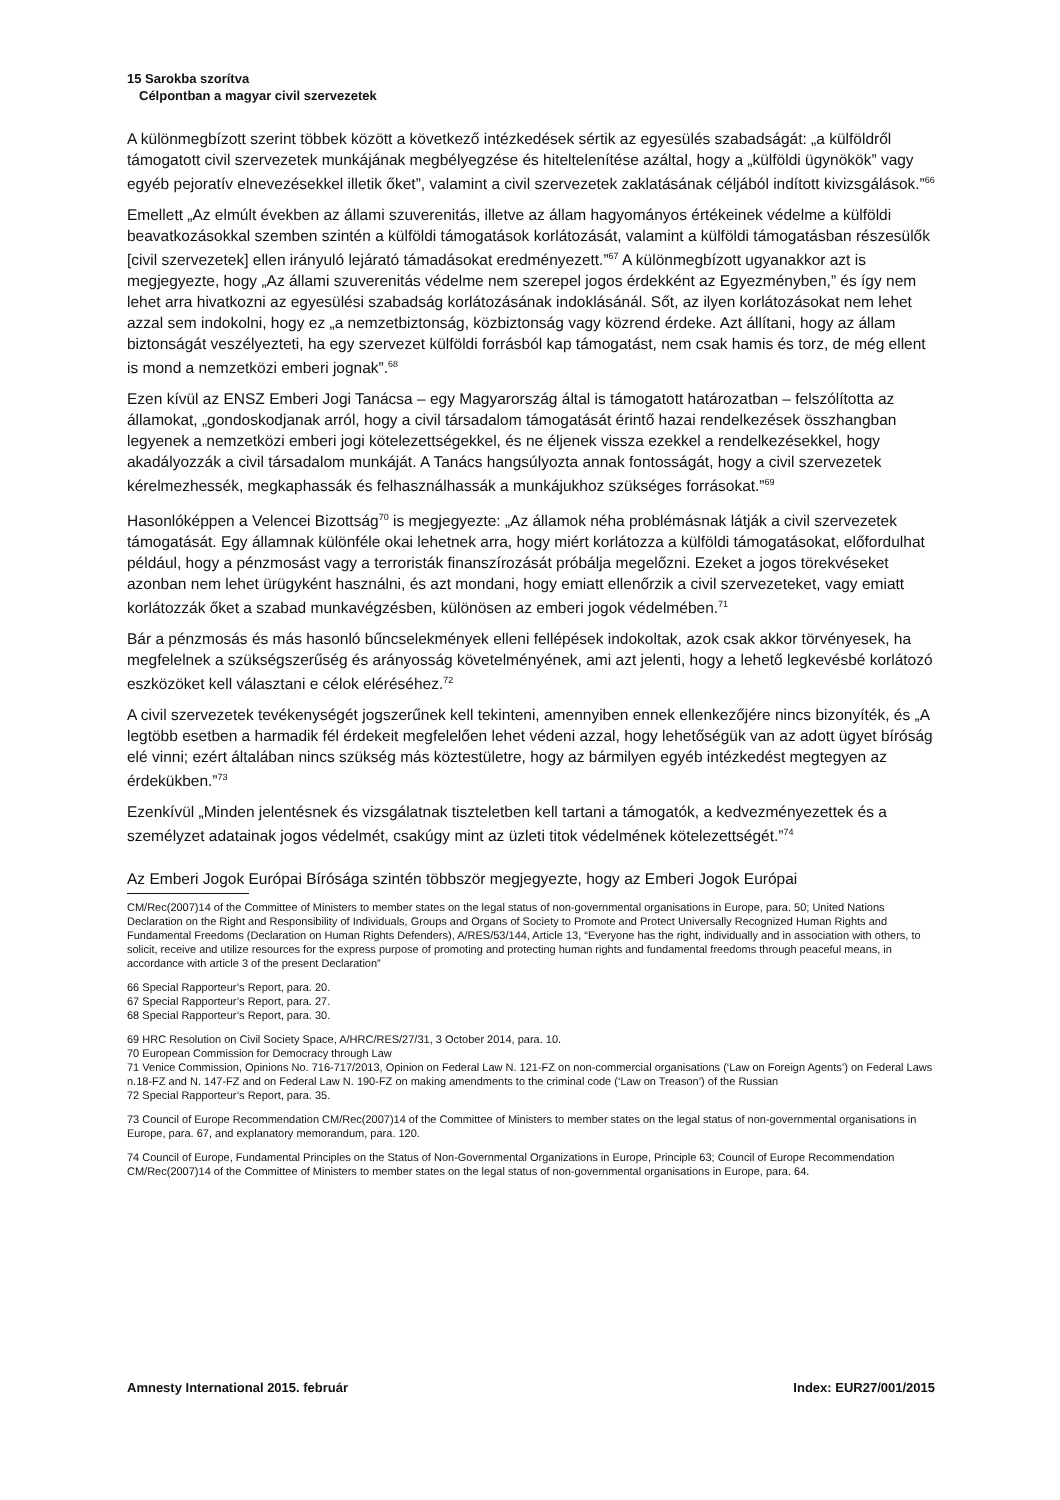15 Sarokba szorítva
Célpontban a magyar civil szervezetek
A különmegbízott szerint többek között a következő intézkedések sértik az egyesülés szabadságát: „a külföldről támogatott civil szervezetek munkájának megbélyegzése és hiteltelenítése azáltal, hogy a „külföldi ügynökök” vagy egyéb pejoratív elnevezésekkel illetik őket”, valamint a civil szervezetek zaklatásának céljából indított kivizsgálások.”<sup>66</sup>
Emellett „Az elmúlt években az állami szuverenitás, illetve az állam hagyományos értékeinek védelme a külföldi beavatkozásokkal szemben szintén a külföldi támogatások korlátozását, valamint a külföldi támogatásban részesülők [civil szervezetek] ellen irányuló lejárató támadásokat eredményezett.”<sup>67</sup> A különmegbízott ugyanakkor azt is megjegyezte, hogy „Az állami szuverenitás védelme nem szerepel jogos érdekként az Egyezményben,” és így nem lehet arra hivatkozni az egyesülési szabadság korlátozásának indoklásánál. Sőt, az ilyen korlátozásokat nem lehet azzal sem indokolni, hogy ez „a nemzetbiztonság, közbiztonság vagy közrend érdeke. Azt állítani, hogy az állam biztonságát veszélyezteti, ha egy szervezet külföldi forrásból kap támogatást, nem csak hamis és torz, de még ellent is mond a nemzetközi emberi jognak”.<sup>68</sup>
Ezen kívül az ENSZ Emberi Jogi Tanácsa – egy Magyarország által is támogatott határozatban – felszólította az államokat, „gondoskodjanak arról, hogy a civil társadalom támogatását érintő hazai rendelkezések összhangban legyenek a nemzetközi emberi jogi kötelezettségekkel, és ne éljenek vissza ezekkel a rendelkezésekkel, hogy akadályozzák a civil társadalom munkáját. A Tanács hangsúlyozta annak fontosságát, hogy a civil szervezetek kérelmezhessék, megkaphassák és felhasználhassák a munkájukhoz szükséges forrásokat.”<sup>69</sup>
Hasonlóképpen a Velencei Bizottság<sup>70</sup> is megjegyezte: „Az államok néha problémásnak látják a civil szervezetek támogatását. Egy államnak különféle okai lehetnek arra, hogy miért korlátozza a külföldi támogatásokat, előfordulhat például, hogy a pénzmosást vagy a terroristák finanszírozását próbálja megelőzni. Ezeket a jogos törekvéseket azonban nem lehet ürügyként használni, és azt mondani, hogy emiatt ellenőrzik a civil szervezeteket, vagy emiatt korlátozzák őket a szabad munkavégzésben, különösen az emberi jogok védelmében.<sup>71</sup>
Bár a pénzmosás és más hasonló bűncselekmények elleni fellépések indokoltak, azok csak akkor törvényesek, ha megfelelnek a szükségszerűség és arányosság követelményének, ami azt jelenti, hogy a lehető legkevésbé korlátozó eszközöket kell választani e célok eléréséhez.<sup>72</sup>
A civil szervezetek tevékenységét jogszerűnek kell tekinteni, amennyiben ennek ellenkezőjére nincs bizonyíték, és „A legtöbb esetben a harmadik fél érdekeit megfelelően lehet védeni azzal, hogy lehetőségük van az adott ügyet bíróság elé vinni; ezért általában nincs szükség más köztestületre, hogy az bármilyen egyéb intézkedést megtegyen az érdekükben.”<sup>73</sup>
Ezenkívül „Minden jelentésnek és vizsgálatnak tiszteletben kell tartani a támogatók, a kedvezményezettek és a személyzet adatainak jogos védelmét, csakúgy mint az üzleti titok védelmének kötelezettségét.”<sup>74</sup>
Az Emberi Jogok Európai Bírósága szintén többször megjegyezte, hogy az Emberi Jogok Európai
CM/Rec(2007)14 of the Committee of Ministers to member states on the legal status of non-governmental organisations in Europe, para. 50; United Nations Declaration on the Right and Responsibility of Individuals, Groups and Organs of Society to Promote and Protect Universally Recognized Human Rights and Fundamental Freedoms (Declaration on Human Rights Defenders), A/RES/53/144, Article 13, “Everyone has the right, individually and in association with others, to solicit, receive and utilize resources for the express purpose of promoting and protecting human rights and fundamental freedoms through peaceful means, in accordance with article 3 of the present Declaration”
66 Special Rapporteur’s Report, para. 20.
67 Special Rapporteur’s Report, para. 27.
68 Special Rapporteur’s Report, para. 30.
69 HRC Resolution on Civil Society Space, A/HRC/RES/27/31, 3 October 2014, para. 10.
70 European Commission for Democracy through Law
71 Venice Commission, Opinions No. 716-717/2013, Opinion on Federal Law N. 121-FZ on non-commercial organisations (‘Law on Foreign Agents’) on Federal Laws n.18-FZ and N. 147-FZ and on Federal Law N. 190-FZ on making amendments to the criminal code (‘Law on Treason’) of the Russian
72 Special Rapporteur’s Report, para. 35.
73 Council of Europe Recommendation CM/Rec(2007)14 of the Committee of Ministers to member states on the legal status of non-governmental organisations in Europe, para. 67, and explanatory memorandum, para. 120.
74 Council of Europe, Fundamental Principles on the Status of Non-Governmental Organizations in Europe, Principle 63; Council of Europe Recommendation CM/Rec(2007)14 of the Committee of Ministers to member states on the legal status of non-governmental organisations in Europe, para. 64.
Amnesty International 2015. február Index: EUR27/001/2015